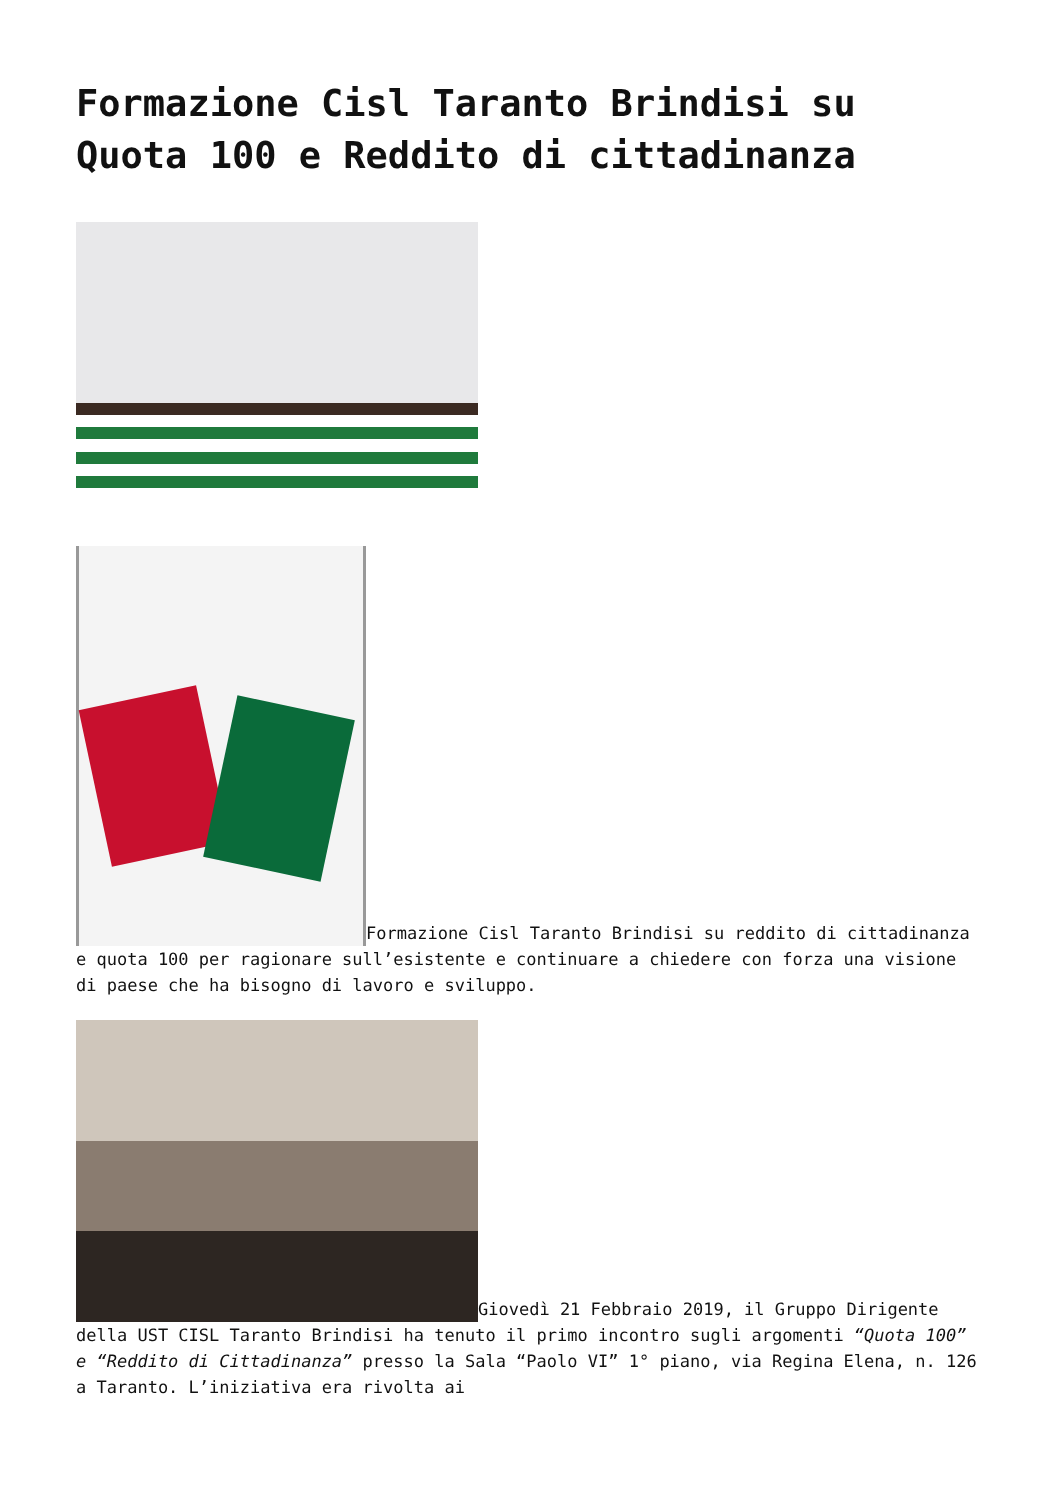Formazione Cisl Taranto Brindisi su Quota 100 e Reddito di cittadinanza
Formazione Cisl Taranto Brindisi su reddito di cittadinanza e quota 100 per ragionare sull’esistente e continuare a chiedere con forza una visione di paese che ha bisogno di lavoro e sviluppo.
Giovedì 21 Febbraio 2019, il Gruppo Dirigente della UST CISL Taranto Brindisi ha tenuto il primo incontro sugli argomenti “Quota 100” e “Reddito di Cittadinanza” presso la Sala “Paolo VI” 1° piano, via Regina Elena, n. 126 a Taranto. L’iniziativa era rivolta ai